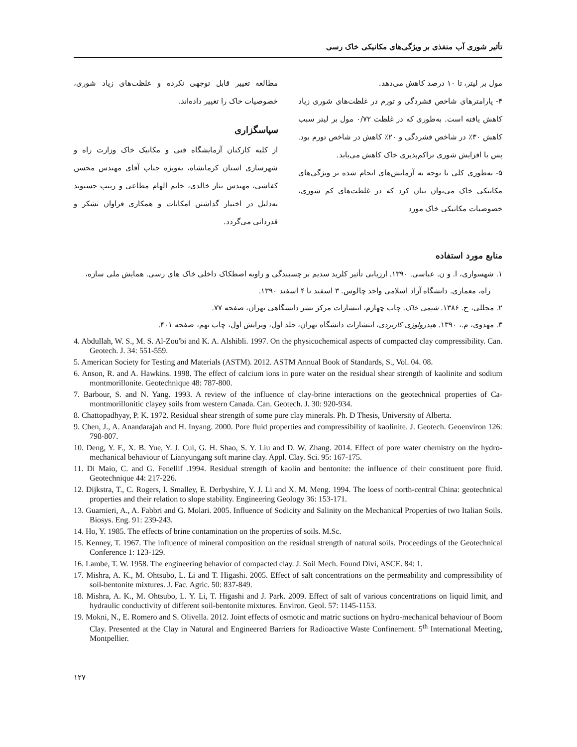تأثیر شوری آب منفذی بر ویژگی‌های مکانیکی خاک رسی
مول بر لیتر، تا ۱۰ درصد کاهش می‌دهد.
۴- پارامترهای شاخص فشردگی و تورم در غلظت‌های شوری زیاد کاهش یافته است. به‌طوری که در غلظت ۰/۷۲ مول بر لیتر سبب کاهش ۳۰٪ در شاخص فشردگی و ۲۰٪ کاهش در شاخص تورم بود. پس با افزایش شوری تراکم‌پذیری خاک کاهش می‌یابد.
۵- به‌طوری کلی با توجه به آزمایش‌های انجام شده بر ویژگی‌های مکانیکی خاک می‌توان بیان کرد که در غلظت‌های کم شوری، خصوصیات مکانیکی خاک مورد
مطالعه تغییر قابل توجهی نکرده و غلظت‌های زیاد شوری، خصوصیات خاک را تغییر داده‌اند.
سپاسگزاری
از کلیه کارکنان آزمایشگاه فنی و مکانیک خاک وزارت راه و شهرسازی استان کرمانشاه، به‌ویژه جناب آقای مهندس محسن کفاشی، مهندس نثار خالدی، خانم الهام مطاعی و زینب حسنوند به‌دلیل در اختیار گذاشتن امکانات و همکاری فراوان تشکر و قدردانی می‌گردد.
منابع مورد استفاده
۱. شهسواری، ا. و ن. عباسی. ۱۳۹۰. ارزیابی تأثیر کلرید سدیم بر چسبندگی و زاویه اصطکاک داخلی خاک های رسی. همایش ملی سازه، راه، معماری. دانشگاه آزاد اسلامی واحد چالوس. ۳ اسفند تا ۴ اسفند ۱۳۹۰.
۲. مجللی، ح. ۱۳۸۶. شیمی خاک. چاپ چهارم، انتشارات مرکز نشر دانشگاهی تهران، صفحه ۷۷.
۳. مهدوی، م.، ۱۳۹۰. هیدرولوژی کاربردی، انتشارات دانشگاه تهران، جلد اول، ویرایش اول، چاپ نهم، صفحه ۴۰۱.
4. Abdullah, W. S., M. S. Al-Zou'bi and K. A. Alshibli. 1997. On the physicochemical aspects of compacted clay compressibility. Can. Geotech. J. 34: 551-559.
5. American Society for Testing and Materials (ASTM). 2012. ASTM Annual Book of Standards, S., Vol. 04. 08.
6. Anson, R. and A. Hawkins. 1998. The effect of calcium ions in pore water on the residual shear strength of kaolinite and sodium montmorillonite. Geotechnique 48: 787-800.
7. Barbour, S. and N. Yang. 1993. A review of the influence of clay-brine interactions on the geotechnical properties of Ca-montmorillonitic clayey soils from western Canada. Can. Geotech. J. 30: 920-934.
8. Chattopadhyay, P. K. 1972. Residual shear strength of some pure clay minerals. Ph. D Thesis, University of Alberta.
9. Chen, J., A. Anandarajah and H. Inyang. 2000. Pore fluid properties and compressibility of kaolinite. J. Geotech. Geoenviron 126: 798-807.
10. Deng, Y. F., X. B. Yue, Y. J. Cui, G. H. Shao, S. Y. Liu and D. W. Zhang. 2014. Effect of pore water chemistry on the hydro-mechanical behaviour of Lianyungang soft marine clay. Appl. Clay. Sci. 95: 167-175.
11. Di Maio, C. and G. Fenellif .1994. Residual strength of kaolin and bentonite: the influence of their constituent pore fluid. Geotechnique 44: 217-226.
12. Dijkstra, T., C. Rogers, I. Smalley, E. Derbyshire, Y. J. Li and X. M. Meng. 1994. The loess of north-central China: geotechnical properties and their relation to slope stability. Engineering Geology 36: 153-171.
13. Guarnieri, A., A. Fabbri and G. Molari. 2005. Influence of Sodicity and Salinity on the Mechanical Properties of two Italian Soils. Biosys. Eng. 91: 239-243.
14. Ho, Y. 1985. The effects of brine contamination on the properties of soils. M.Sc.
15. Kenney, T. 1967. The influence of mineral composition on the residual strength of natural soils. Proceedings of the Geotechnical Conference 1: 123-129.
16. Lambe, T. W. 1958. The engineering behavior of compacted clay. J. Soil Mech. Found Divi, ASCE. 84: 1.
17. Mishra, A. K., M. Ohtsubo, L. Li and T. Higashi. 2005. Effect of salt concentrations on the permeability and compressibility of soil-bentonite mixtures. J. Fac. Agric. 50: 837-849.
18. Mishra, A. K., M. Ohtsubo, L. Y. Li, T. Higashi and J. Park. 2009. Effect of salt of various concentrations on liquid limit, and hydraulic conductivity of different soil-bentonite mixtures. Environ. Geol. 57: 1145-1153.
19. Mokni, N., E. Romero and S. Olivella. 2012. Joint effects of osmotic and matric suctions on hydro-mechanical behaviour of Boom Clay. Presented at the Clay in Natural and Engineered Barriers for Radioactive Waste Confinement. 5<sup>th</sup> International Meeting, Montpellier.
۱۲۷